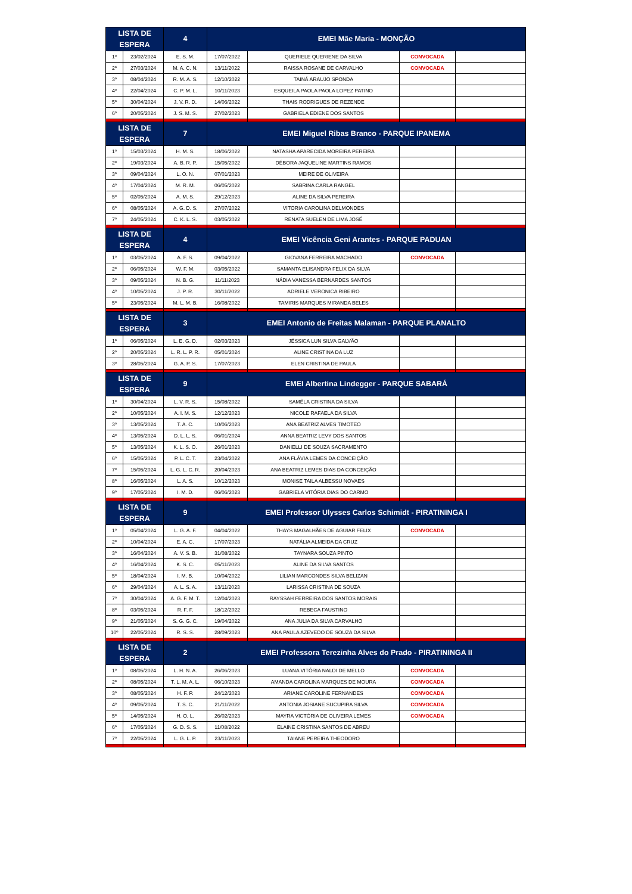| LISTA DE ESPERA | | 4 | EMEI Mãe Maria - MONÇÃO | | | |
| --- | --- | --- | --- | --- | --- | --- |
| 1º | 23/02/2024 | E. S. M. | 17/07/2022 | QUERIELE QUERIENE DA SILVA | CONVOCADA | |
| 2º | 27/03/2024 | M. A. C. N. | 13/11/2022 | RAISSA ROSANE DE CARVALHO | CONVOCADA | |
| 3º | 08/04/2024 | R. M. A. S. | 12/10/2022 | TAINÁ ARAUJO SPONDA | | |
| 4º | 22/04/2024 | C. P. M. L. | 10/11/2023 | ESQUEILA PAOLA PAOLA LOPEZ PATINO | | |
| 5º | 30/04/2024 | J. V. R. D. | 14/06/2022 | THAIS RODRIGUES DE REZENDE | | |
| 6º | 20/05/2024 | J. S. M. S. | 27/02/2023 | GABRIELA EDIENE DOS SANTOS | | |
| LISTA DE ESPERA | | 7 | EMEI Miguel Ribas Branco - PARQUE IPANEMA | | | |
| 1º | 15/03/2024 | H. M. S. | 18/06/2022 | NATASHA APARECIDA MOREIRA PEREIRA | | |
| 2º | 19/03/2024 | A. B. R. P. | 15/05/2022 | DÉBORA JAQUELINE MARTINS RAMOS | | |
| 3º | 09/04/2024 | L. O. N. | 07/01/2023 | MEIRE DE OLIVEIRA | | |
| 4º | 17/04/2024 | M. R. M. | 06/05/2022 | SABRINA CARLA RANGEL | | |
| 5º | 02/05/2024 | A. M. S. | 29/12/2023 | ALINE DA SILVA PEREIRA | | |
| 6º | 08/05/2024 | A. G. D. S. | 27/07/2022 | VITORIA CAROLINA DELMONDES | | |
| 7º | 24/05/2024 | C. K. L. S. | 03/05/2022 | RENATA SUELEN DE LIMA JOSÉ | | |
| LISTA DE ESPERA | | 4 | EMEI Vicência Geni Arantes - PARQUE PADUAN | | | |
| 1º | 03/05/2024 | A. F. S. | 09/04/2022 | GIOVANA FERREIRA MACHADO | CONVOCADA | |
| 2º | 06/05/2024 | W. F. M. | 03/05/2022 | SAMANTA ELISANDRA FELIX DA SILVA | | |
| 3º | 09/05/2024 | N. B. G. | 11/11/2023 | NÁDIA VANESSA BERNARDES SANTOS | | |
| 4º | 10/05/2024 | J. P. R. | 30/11/2022 | ADRIELE VERONICA RIBEIRO | | |
| 5º | 23/05/2024 | M. L. M. B. | 16/08/2022 | TAMIRIS MARQUES MIRANDA BELES | | |
| LISTA DE ESPERA | | 3 | EMEI Antonio de Freitas Malaman - PARQUE PLANALTO | | | |
| 1º | 06/05/2024 | L. E. G. D. | 02/03/2023 | JÉSSICA LUN SILVA GALVÃO | | |
| 2º | 20/05/2024 | L. R. L. P. R. | 05/01/2024 | ALINE CRISTINA DA LUZ | | |
| 3º | 28/05/2024 | G. A. P. S. | 17/07/2023 | ELEN CRISTINA DE PAULA | | |
| LISTA DE ESPERA | | 9 | EMEI Albertina Lindegger - PARQUE SABARÁ | | | |
| 1º | 30/04/2024 | L. V. R. S. | 15/08/2022 | SAMÊLA CRISTINA DA SILVA | | |
| 2º | 10/05/2024 | A. I. M. S. | 12/12/2023 | NICOLE RAFAELA DA SILVA | | |
| 3º | 13/05/2024 | T. A. C. | 10/06/2023 | ANA BEATRIZ ALVES TIMOTEO | | |
| 4º | 13/05/2024 | D. L. L. S. | 06/01/2024 | ANNA BEATRIZ LEVY DOS SANTOS | | |
| 5º | 13/05/2024 | K. L. S. O. | 26/01/2023 | DANIELLI DE SOUZA SACRAMENTO | | |
| 6º | 15/05/2024 | P. L. C. T. | 23/04/2022 | ANA FLÁVIA LEMES DA CONCEIÇÃO | | |
| 7º | 15/05/2024 | L. G. L. C. R. | 20/04/2023 | ANA BEATRIZ LEMES DIAS DA CONCEIÇÃO | | |
| 8º | 16/05/2024 | L. A. S. | 10/12/2023 | MONISE TAILA ALBESSU NOVAES | | |
| 9º | 17/05/2024 | I. M. D. | 06/06/2023 | GABRIELA VITÓRIA DIAS DO CARMO | | |
| LISTA DE ESPERA | | 9 | EMEI Professor Ulysses Carlos Schimidt - PIRATININGA I | | | |
| 1º | 05/04/2024 | L. G. A. F. | 04/04/2022 | THAYS MAGALHÃES DE AGUIAR FELIX | CONVOCADA | |
| 2º | 10/04/2024 | E. A. C. | 17/07/2023 | NATÁLIA ALMEIDA DA CRUZ | | |
| 3º | 16/04/2024 | A. V. S. B. | 31/08/2022 | TAYNARA SOUZA PINTO | | |
| 4º | 16/04/2024 | K. S. C. | 05/11/2023 | ALINE DA SILVA SANTOS | | |
| 5º | 18/04/2024 | I. M. B. | 10/04/2022 | LILIAN MARCONDES SILVA BELIZAN | | |
| 6º | 29/04/2024 | A. L. S. A. | 13/11/2023 | LARISSA CRISTINA DE SOUZA | | |
| 7º | 30/04/2024 | A. G. F. M. T. | 12/04/2023 | RAYSSAH FERREIRA DOS SANTOS MORAIS | | |
| 8º | 03/05/2024 | R. F. F. | 18/12/2022 | REBECA FAUSTINO | | |
| 9º | 21/05/2024 | S. G. G. C. | 19/04/2022 | ANA JULIA DA SILVA CARVALHO | | |
| 10º | 22/05/2024 | R. S. S. | 28/09/2023 | ANA PAULA AZEVEDO DE SOUZA DA SILVA | | |
| LISTA DE ESPERA | | 2 | EMEI Professora Terezinha Alves do Prado - PIRATININGA II | | | |
| 1º | 08/05/2024 | L. H. N. A. | 26/06/2023 | LUANA VITÓRIA NALDI DE MELLO | CONVOCADA | |
| 2º | 08/05/2024 | T. L. M. A. L. | 06/10/2023 | AMANDA CAROLINA MARQUES DE MOURA | CONVOCADA | |
| 3º | 08/05/2024 | H. F. P. | 24/12/2023 | ARIANE CAROLINE FERNANDES | CONVOCADA | |
| 4º | 09/05/2024 | T. S. C. | 21/11/2022 | ANTONIA JOSIANE SUCUPIRA SILVA | CONVOCADA | |
| 5º | 14/05/2024 | H. O. L. | 26/02/2023 | MAYRA VICTÓRIA DE OLIVEIRA LEMES | CONVOCADA | |
| 6º | 17/05/2024 | G. D. S. S. | 11/08/2022 | ELAINE CRISTINA SANTOS DE ABREU | | |
| 7º | 22/05/2024 | L. G. L. P. | 23/11/2023 | TAIANE PEREIRA THEODORO | | |